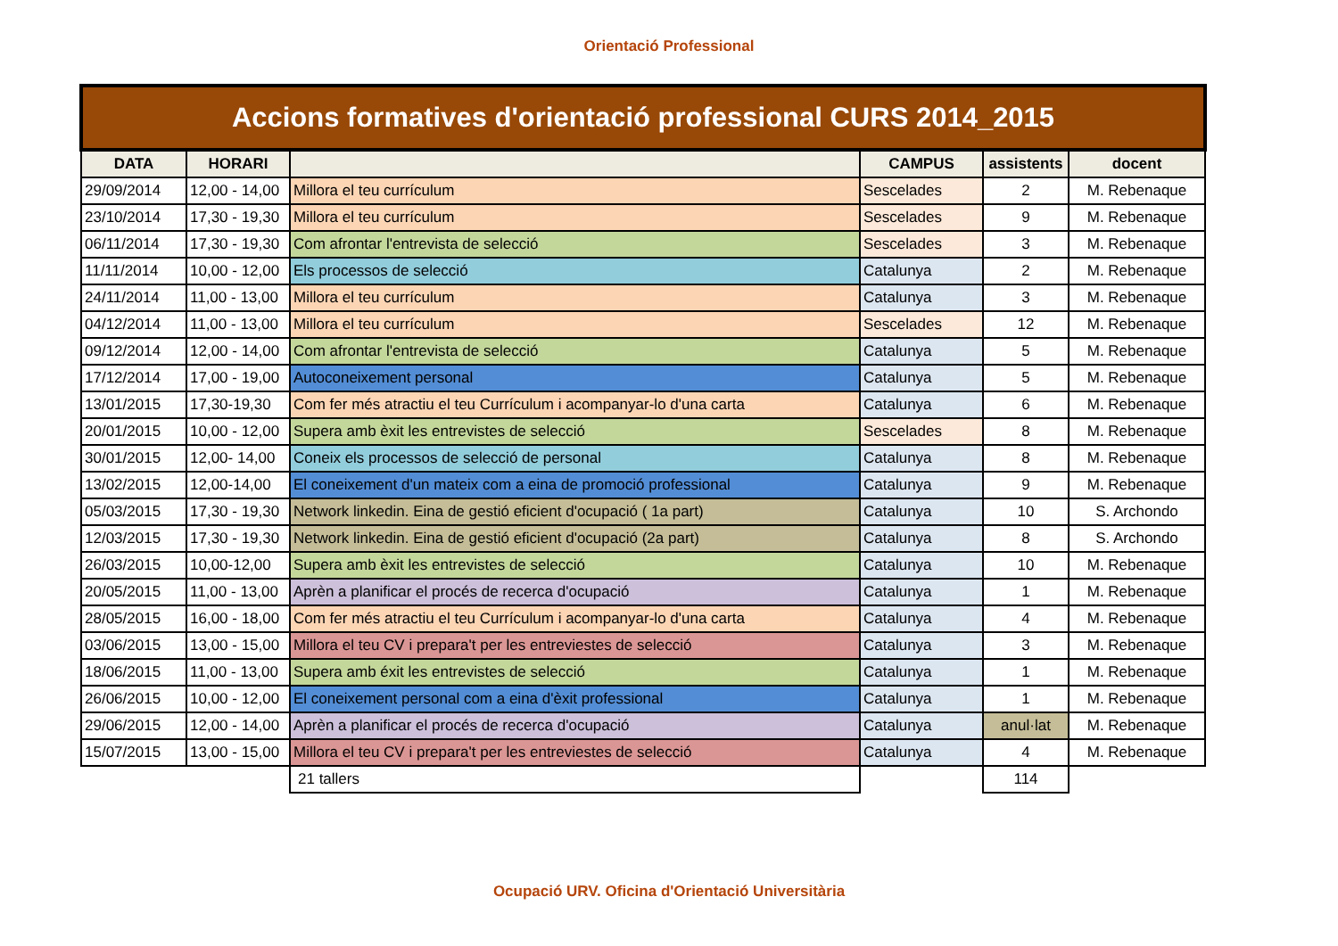Orientació Professional
| Accions formatives d'orientació professional CURS 2014_2015 | | | | | |
| --- | --- | --- | --- | --- | --- |
| DATA | HORARI | | CAMPUS | assistents | docent |
| 29/09/2014 | 12,00 - 14,00 | Millora el teu currículum | Sescelades | 2 | M. Rebenaque |
| 23/10/2014 | 17,30 - 19,30 | Millora el teu currículum | Sescelades | 9 | M. Rebenaque |
| 06/11/2014 | 17,30 - 19,30 | Com afrontar l'entrevista de selecció | Sescelades | 3 | M. Rebenaque |
| 11/11/2014 | 10,00 - 12,00 | Els processos de selecció | Catalunya | 2 | M. Rebenaque |
| 24/11/2014 | 11,00 - 13,00 | Millora el teu currículum | Catalunya | 3 | M. Rebenaque |
| 04/12/2014 | 11,00 - 13,00 | Millora el teu currículum | Sescelades | 12 | M. Rebenaque |
| 09/12/2014 | 12,00 - 14,00 | Com afrontar l'entrevista de selecció | Catalunya | 5 | M. Rebenaque |
| 17/12/2014 | 17,00 - 19,00 | Autoconeixement personal | Catalunya | 5 | M. Rebenaque |
| 13/01/2015 | 17,30-19,30 | Com fer més atractiu el teu Currículum i acompanyar-lo d'una carta | Catalunya | 6 | M. Rebenaque |
| 20/01/2015 | 10,00 - 12,00 | Supera amb èxit les entrevistes de selecció | Sescelades | 8 | M. Rebenaque |
| 30/01/2015 | 12,00- 14,00 | Coneix els processos de selecció de personal | Catalunya | 8 | M. Rebenaque |
| 13/02/2015 | 12,00-14,00 | El coneixement d'un mateix com a eina de promoció professional | Catalunya | 9 | M. Rebenaque |
| 05/03/2015 | 17,30 - 19,30 | Network linkedin. Eina de gestió eficient d'ocupació ( 1a part) | Catalunya | 10 | S. Archondo |
| 12/03/2015 | 17,30 - 19,30 | Network linkedin. Eina de gestió eficient d'ocupació (2a part) | Catalunya | 8 | S. Archondo |
| 26/03/2015 | 10,00-12,00 | Supera amb èxit les entrevistes de selecció | Catalunya | 10 | M. Rebenaque |
| 20/05/2015 | 11,00 - 13,00 | Aprèn a planificar el procés de recerca d'ocupació | Catalunya | 1 | M. Rebenaque |
| 28/05/2015 | 16,00 - 18,00 | Com fer més atractiu el teu Currículum i acompanyar-lo d'una carta | Catalunya | 4 | M. Rebenaque |
| 03/06/2015 | 13,00 - 15,00 | Millora el teu CV i prepara't per les entreviestes de selecció | Catalunya | 3 | M. Rebenaque |
| 18/06/2015 | 11,00 - 13,00 | Supera amb éxit les entrevistes de selecció | Catalunya | 1 | M. Rebenaque |
| 26/06/2015 | 10,00 - 12,00 | El coneixement personal com a eina d'èxit professional | Catalunya | 1 | M. Rebenaque |
| 29/06/2015 | 12,00 - 14,00 | Aprèn a planificar el procés de recerca d'ocupació | Catalunya | anul·lat | M. Rebenaque |
| 15/07/2015 | 13,00 - 15,00 | Millora el teu CV i prepara't per les entreviestes de selecció | Catalunya | 4 | M. Rebenaque |
| | | 21 tallers | | 114 | |
Ocupació URV. Oficina d'Orientació Universitària